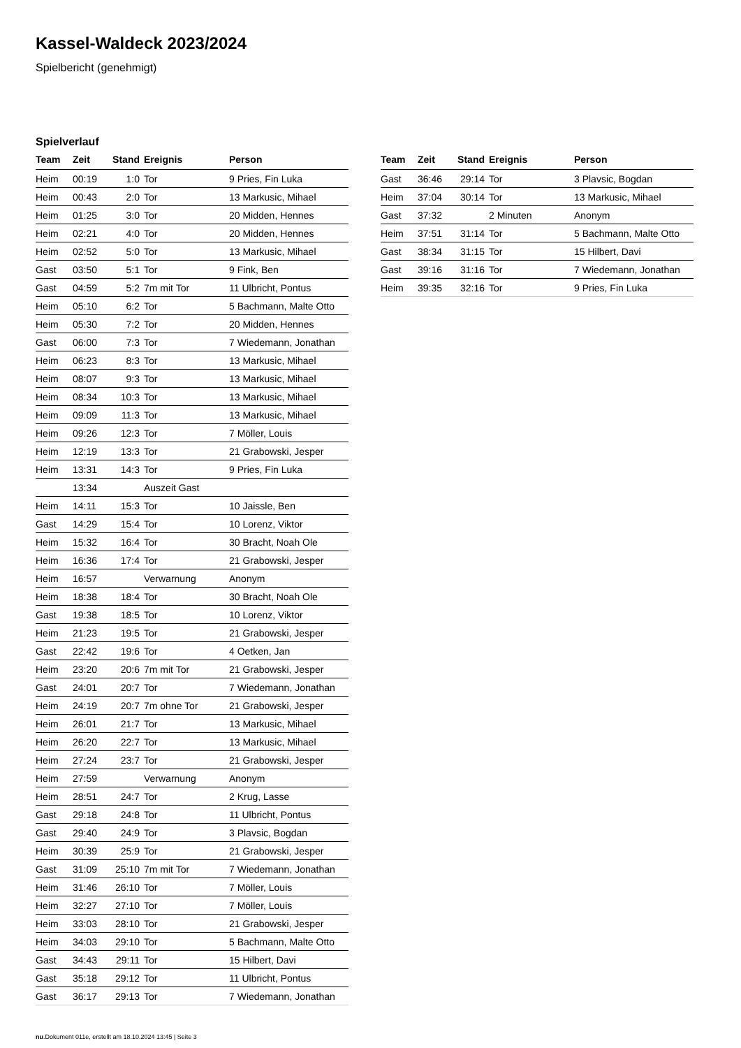Kassel-Waldeck 2023/2024
Spielbericht (genehmigt)
Spielverlauf
| Team | Zeit | Stand | Ereignis | Person |
| --- | --- | --- | --- | --- |
| Heim | 00:19 | 1:0 | Tor | 9 Pries, Fin Luka |
| Heim | 00:43 | 2:0 | Tor | 13 Markusic, Mihael |
| Heim | 01:25 | 3:0 | Tor | 20 Midden, Hennes |
| Heim | 02:21 | 4:0 | Tor | 20 Midden, Hennes |
| Heim | 02:52 | 5:0 | Tor | 13 Markusic, Mihael |
| Gast | 03:50 | 5:1 | Tor | 9 Fink, Ben |
| Gast | 04:59 | 5:2 | 7m mit Tor | 11 Ulbricht, Pontus |
| Heim | 05:10 | 6:2 | Tor | 5 Bachmann, Malte Otto |
| Heim | 05:30 | 7:2 | Tor | 20 Midden, Hennes |
| Gast | 06:00 | 7:3 | Tor | 7 Wiedemann, Jonathan |
| Heim | 06:23 | 8:3 | Tor | 13 Markusic, Mihael |
| Heim | 08:07 | 9:3 | Tor | 13 Markusic, Mihael |
| Heim | 08:34 | 10:3 | Tor | 13 Markusic, Mihael |
| Heim | 09:09 | 11:3 | Tor | 13 Markusic, Mihael |
| Heim | 09:26 | 12:3 | Tor | 7 Möller, Louis |
| Heim | 12:19 | 13:3 | Tor | 21 Grabowski, Jesper |
| Heim | 13:31 | 14:3 | Tor | 9 Pries, Fin Luka |
| | 13:34 | | Auszeit Gast | |
| Heim | 14:11 | 15:3 | Tor | 10 Jaissle, Ben |
| Gast | 14:29 | 15:4 | Tor | 10 Lorenz, Viktor |
| Heim | 15:32 | 16:4 | Tor | 30 Bracht, Noah Ole |
| Heim | 16:36 | 17:4 | Tor | 21 Grabowski, Jesper |
| Heim | 16:57 | | Verwarnung | Anonym |
| Heim | 18:38 | 18:4 | Tor | 30 Bracht, Noah Ole |
| Gast | 19:38 | 18:5 | Tor | 10 Lorenz, Viktor |
| Heim | 21:23 | 19:5 | Tor | 21 Grabowski, Jesper |
| Gast | 22:42 | 19:6 | Tor | 4 Oetken, Jan |
| Heim | 23:20 | 20:6 | 7m mit Tor | 21 Grabowski, Jesper |
| Gast | 24:01 | 20:7 | Tor | 7 Wiedemann, Jonathan |
| Heim | 24:19 | 20:7 | 7m ohne Tor | 21 Grabowski, Jesper |
| Heim | 26:01 | 21:7 | Tor | 13 Markusic, Mihael |
| Heim | 26:20 | 22:7 | Tor | 13 Markusic, Mihael |
| Heim | 27:24 | 23:7 | Tor | 21 Grabowski, Jesper |
| Heim | 27:59 | | Verwarnung | Anonym |
| Heim | 28:51 | 24:7 | Tor | 2 Krug, Lasse |
| Gast | 29:18 | 24:8 | Tor | 11 Ulbricht, Pontus |
| Gast | 29:40 | 24:9 | Tor | 3 Plavsic, Bogdan |
| Heim | 30:39 | 25:9 | Tor | 21 Grabowski, Jesper |
| Gast | 31:09 | 25:10 | 7m mit Tor | 7 Wiedemann, Jonathan |
| Heim | 31:46 | 26:10 | Tor | 7 Möller, Louis |
| Heim | 32:27 | 27:10 | Tor | 7 Möller, Louis |
| Heim | 33:03 | 28:10 | Tor | 21 Grabowski, Jesper |
| Heim | 34:03 | 29:10 | Tor | 5 Bachmann, Malte Otto |
| Gast | 34:43 | 29:11 | Tor | 15 Hilbert, Davi |
| Gast | 35:18 | 29:12 | Tor | 11 Ulbricht, Pontus |
| Gast | 36:17 | 29:13 | Tor | 7 Wiedemann, Jonathan |
| Team | Zeit | Stand | Ereignis | Person |
| --- | --- | --- | --- | --- |
| Gast | 36:46 | 29:14 | Tor | 3 Plavsic, Bogdan |
| Heim | 37:04 | 30:14 | Tor | 13 Markusic, Mihael |
| Gast | 37:32 | | 2 Minuten | Anonym |
| Heim | 37:51 | 31:14 | Tor | 5 Bachmann, Malte Otto |
| Gast | 38:34 | 31:15 | Tor | 15 Hilbert, Davi |
| Gast | 39:16 | 31:16 | Tor | 7 Wiedemann, Jonathan |
| Heim | 39:35 | 32:16 | Tor | 9 Pries, Fin Luka |
nu.Dokument 011e, erstellt am 18.10.2024 13:45 | Seite 3